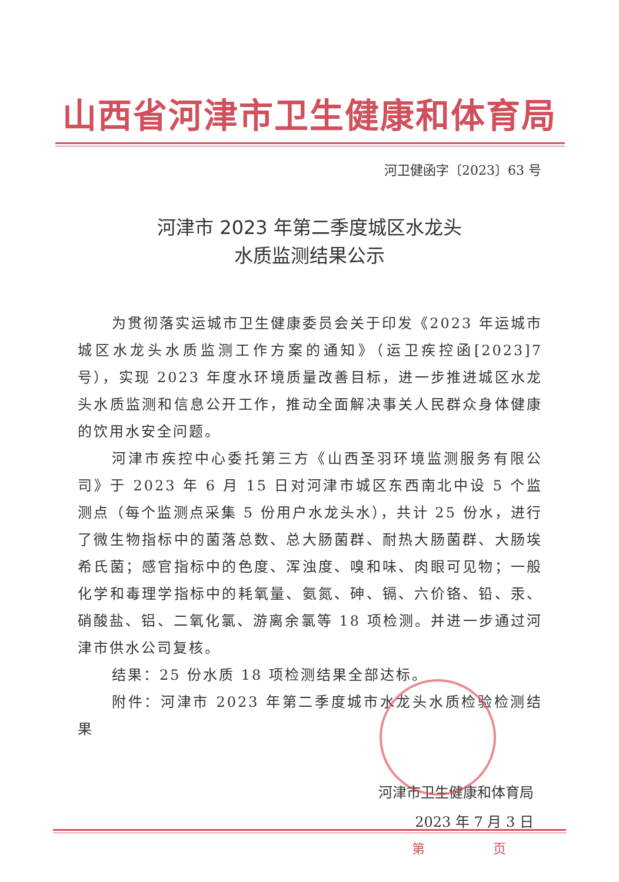山西省河津市卫生健康和体育局
河卫健函字〔2023〕63 号
河津市 2023 年第二季度城区水龙头
水质监测结果公示
为贯彻落实运城市卫生健康委员会关于印发《2023 年运城市城区水龙头水质监测工作方案的通知》（运卫疾控函[2023]7号），实现 2023 年度水环境质量改善目标，进一步推进城区水龙头水质监测和信息公开工作，推动全面解决事关人民群众身体健康的饮用水安全问题。
河津市疾控中心委托第三方《山西圣羽环境监测服务有限公司》于 2023 年 6 月 15 日对河津市城区东西南北中设 5 个监测点（每个监测点采集 5 份用户水龙头水），共计 25 份水，进行了微生物指标中的菌落总数、总大肠菌群、耐热大肠菌群、大肠埃希氏菌；感官指标中的色度、浑浊度、嗅和味、肉眼可见物；一般化学和毒理学指标中的耗氧量、氨氮、砷、镉、六价铬、铅、汞、硝酸盐、铝、二氧化氯、游离余氯等 18 项检测。并进一步通过河津市供水公司复核。
结果：25 份水质 18 项检测结果全部达标。
附件：河津市 2023 年第二季度城市水龙头水质检验检测结果
河津市卫生健康和体育局
2023 年 7 月 3 日
第 页